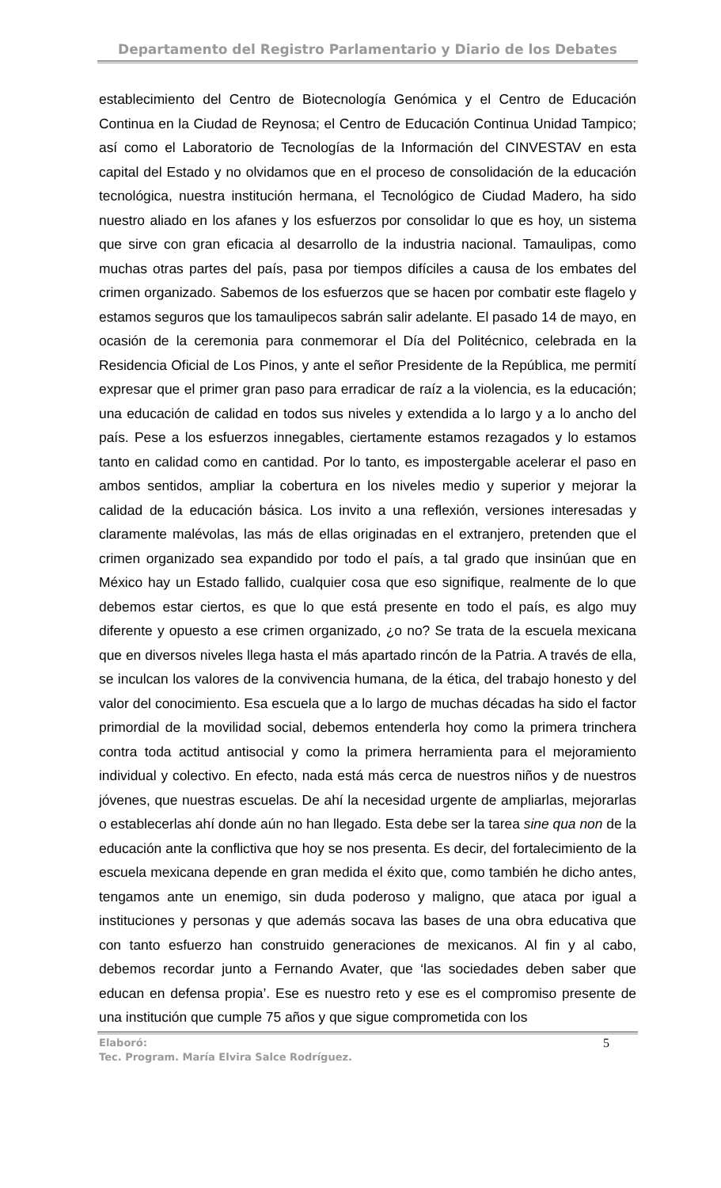Departamento del Registro Parlamentario y Diario de los Debates
establecimiento del Centro de Biotecnología Genómica y el Centro de Educación Continua en la Ciudad de Reynosa; el Centro de Educación Continua Unidad Tampico; así como el Laboratorio de Tecnologías de la Información del CINVESTAV en esta capital del Estado y no olvidamos que en el proceso de consolidación de la educación tecnológica, nuestra institución hermana, el Tecnológico de Ciudad Madero, ha sido nuestro aliado en los afanes y los esfuerzos por consolidar lo que es hoy, un sistema que sirve con gran eficacia al desarrollo de la industria nacional. Tamaulipas, como muchas otras partes del país, pasa por tiempos difíciles a causa de los embates del crimen organizado. Sabemos de los esfuerzos que se hacen por combatir este flagelo y estamos seguros que los tamaulipecos sabrán salir adelante. El pasado 14 de mayo, en ocasión de la ceremonia para conmemorar el Día del Politécnico, celebrada en la Residencia Oficial de Los Pinos, y ante el señor Presidente de la República, me permití expresar que el primer gran paso para erradicar de raíz a la violencia, es la educación; una educación de calidad en todos sus niveles y extendida a lo largo y a lo ancho del país. Pese a los esfuerzos innegables, ciertamente estamos rezagados y lo estamos tanto en calidad como en cantidad. Por lo tanto, es impostergable acelerar el paso en ambos sentidos, ampliar la cobertura en los niveles medio y superior y mejorar la calidad de la educación básica. Los invito a una reflexión, versiones interesadas y claramente malévolas, las más de ellas originadas en el extranjero, pretenden que el crimen organizado sea expandido por todo el país, a tal grado que insinúan que en México hay un Estado fallido, cualquier cosa que eso signifique, realmente de lo que debemos estar ciertos, es que lo que está presente en todo el país, es algo muy diferente y opuesto a ese crimen organizado, ¿o no? Se trata de la escuela mexicana que en diversos niveles llega hasta el más apartado rincón de la Patria. A través de ella, se inculcan los valores de la convivencia humana, de la ética, del trabajo honesto y del valor del conocimiento. Esa escuela que a lo largo de muchas décadas ha sido el factor primordial de la movilidad social, debemos entenderla hoy como la primera trinchera contra toda actitud antisocial y como la primera herramienta para el mejoramiento individual y colectivo. En efecto, nada está más cerca de nuestros niños y de nuestros jóvenes, que nuestras escuelas. De ahí la necesidad urgente de ampliarlas, mejorarlas o establecerlas ahí donde aún no han llegado. Esta debe ser la tarea sine qua non de la educación ante la conflictiva que hoy se nos presenta. Es decir, del fortalecimiento de la escuela mexicana depende en gran medida el éxito que, como también he dicho antes, tengamos ante un enemigo, sin duda poderoso y maligno, que ataca por igual a instituciones y personas y que además socava las bases de una obra educativa que con tanto esfuerzo han construido generaciones de mexicanos. Al fin y al cabo, debemos recordar junto a Fernando Avater, que ‘las sociedades deben saber que educan en defensa propia’. Ese es nuestro reto y ese es el compromiso presente de una institución que cumple 75 años y que sigue comprometida con los
Elaboró:
Tec. Program. María Elvira Salce Rodríguez.
5